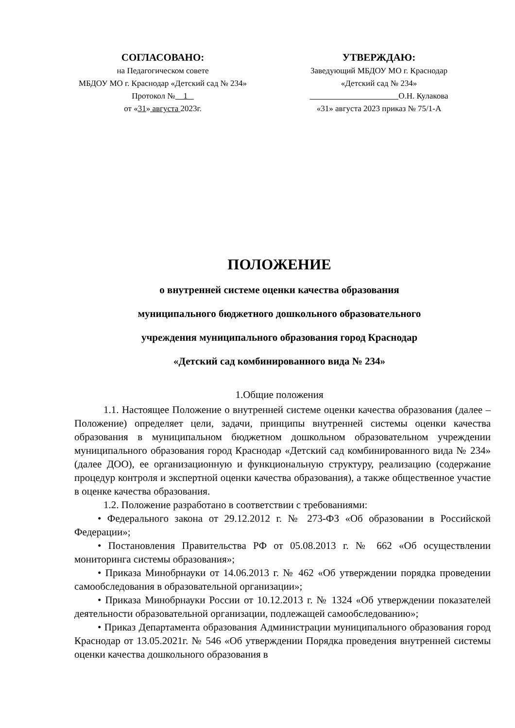СОГЛАСОВАНО:
на Педагогическом совете
МБДОУ МО г. Краснодар «Детский сад № 234»
Протокол № 1
от «31» августа 2023г.
УТВЕРЖДАЮ:
Заведующий МБДОУ МО г. Краснодар
«Детский сад № 234»
О.Н. Кулакова
«31» августа 2023 приказ № 75/1-А
ПОЛОЖЕНИЕ
о внутренней системе оценки качества образования
муниципального бюджетного дошкольного образовательного
учреждения муниципального образования город Краснодар
«Детский сад комбинированного вида № 234»
1.Общие положения
1.1. Настоящее Положение о внутренней системе оценки качества образования (далее – Положение) определяет цели, задачи, принципы внутренней системы оценки качества образования в муниципальном бюджетном дошкольном образовательном учреждении муниципального образования город Краснодар «Детский сад комбинированного вида № 234» (далее ДОО), ее организационную и функциональную структуру, реализацию (содержание процедур контроля и экспертной оценки качества образования), а также общественное участие в оценке качества образования.
1.2. Положение разработано в соответствии с требованиями:
• Федерального закона от 29.12.2012 г. № 273-ФЗ «Об образовании в Российской Федерации»;
• Постановления Правительства РФ от 05.08.2013 г. № 662 «Об осуществлении мониторинга системы образования»;
• Приказа Минобрнауки от 14.06.2013 г. № 462 «Об утверждении порядка проведении самообследования в образовательной организации»;
• Приказа Минобрнауки России от 10.12.2013 г. № 1324 «Об утверждении показателей деятельности образовательной организации, подлежащей самообследованию»;
• Приказ Департамента образования Администрации муниципального образования город Краснодар от 13.05.2021г. № 546 «Об утверждении Порядка проведения внутренней системы оценки качества дошкольного образования в